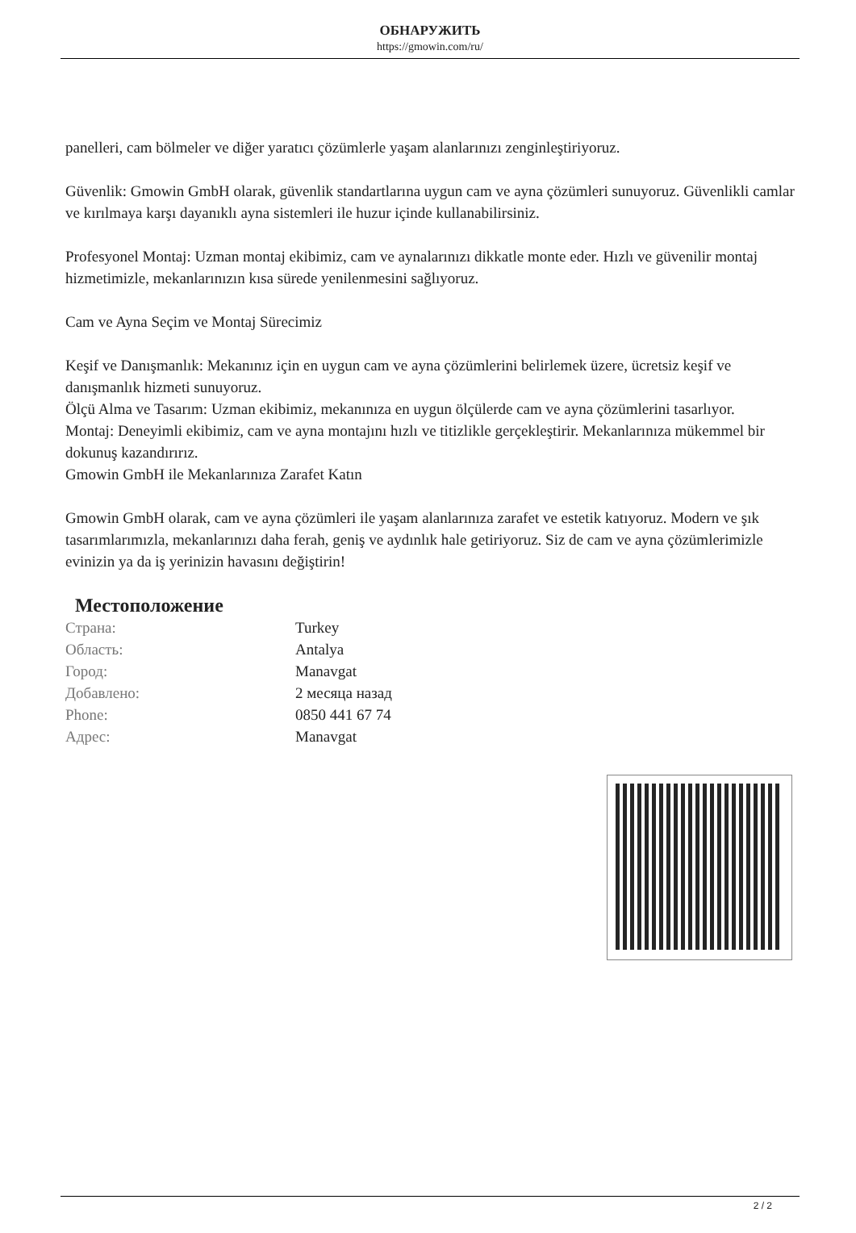ОБНАРУЖИТЬ
https://gmowin.com/ru/
panelleri, cam bölmeler ve diğer yaratıcı çözümlerle yaşam alanlarınızı zenginleştiriyoruz.
Güvenlik: Gmowin GmbH olarak, güvenlik standartlarına uygun cam ve ayna çözümleri sunuyoruz. Güvenlikli camlar ve kırılmaya karşı dayanıklı ayna sistemleri ile huzur içinde kullanabilirsiniz.
Profesyonel Montaj: Uzman montaj ekibimiz, cam ve aynalarınızı dikkatle monte eder. Hızlı ve güvenilir montaj hizmetimizle, mekanlarınızın kısa sürede yenilenmesini sağlıyoruz.
Cam ve Ayna Seçim ve Montaj Sürecimiz
Keşif ve Danışmanlık: Mekanınız için en uygun cam ve ayna çözümlerini belirlemek üzere, ücretsiz keşif ve danışmanlık hizmeti sunuyoruz.
Ölçü Alma ve Tasarım: Uzman ekibimiz, mekanınıza en uygun ölçülerde cam ve ayna çözümlerini tasarlıyor.
Montaj: Deneyimli ekibimiz, cam ve ayna montajını hızlı ve titizlikle gerçekleştirir. Mekanlarınıza mükemmel bir dokunuş kazandırırız.
Gmowin GmbH ile Mekanlarınıza Zarafet Katın
Gmowin GmbH olarak, cam ve ayna çözümleri ile yaşam alanlarınıza zarafet ve estetik katıyoruz. Modern ve şık tasarımlarımızla, mekanlarınızı daha ferah, geniş ve aydınlık hale getiriyoruz. Siz de cam ve ayna çözümlerimizle evinizin ya da iş yerinizin havasını değiştirin!
Местоположение
| Страна: | Turkey |
| Область: | Antalya |
| Город: | Manavgat |
| Добавлено: | 2 месяца назад |
| Phone: | 0850 441 67 74 |
| Адрес: | Manavgat |
2 / 2